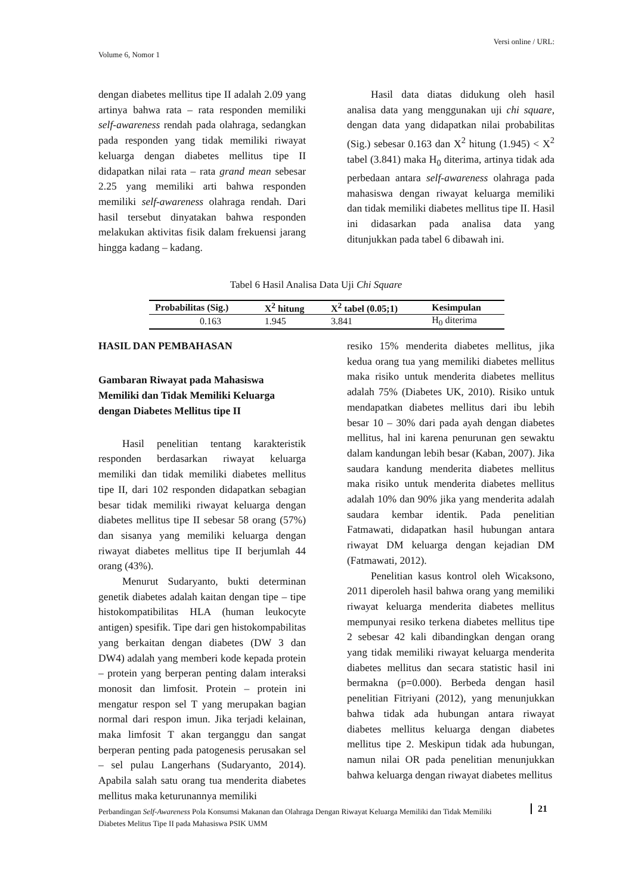Versi online / URL:
Volume 6, Nomor 1
dengan diabetes mellitus tipe II adalah 2.09 yang artinya bahwa rata – rata responden memiliki self-awareness rendah pada olahraga, sedangkan pada responden yang tidak memiliki riwayat keluarga dengan diabetes mellitus tipe II didapatkan nilai rata – rata grand mean sebesar 2.25 yang memiliki arti bahwa responden memiliki self-awareness olahraga rendah. Dari hasil tersebut dinyatakan bahwa responden melakukan aktivitas fisik dalam frekuensi jarang hingga kadang – kadang.
Hasil data diatas didukung oleh hasil analisa data yang menggunakan uji chi square, dengan data yang didapatkan nilai probabilitas (Sig.) sebesar 0.163 dan X<sup>2</sup> hitung (1.945) < X<sup>2</sup> tabel (3.841) maka H<sub>0</sub> diterima, artinya tidak ada perbedaan antara self-awareness olahraga pada mahasiswa dengan riwayat keluarga memiliki dan tidak memiliki diabetes mellitus tipe II. Hasil ini didasarkan pada analisa data yang ditunjukkan pada tabel 6 dibawah ini.
Tabel 6 Hasil Analisa Data Uji Chi Square
| Probabilitas (Sig.) | X<sup>2</sup> hitung | X<sup>2</sup> tabel (0.05;1) | Kesimpulan |
| --- | --- | --- | --- |
| 0.163 | 1.945 | 3.841 | H<sub>0</sub> diterima |
HASIL DAN PEMBAHASAN
Gambaran Riwayat pada Mahasiswa Memiliki dan Tidak Memiliki Keluarga dengan Diabetes Mellitus tipe II
Hasil penelitian tentang karakteristik responden berdasarkan riwayat keluarga memiliki dan tidak memiliki diabetes mellitus tipe II, dari 102 responden didapatkan sebagian besar tidak memiliki riwayat keluarga dengan diabetes mellitus tipe II sebesar 58 orang (57%) dan sisanya yang memiliki keluarga dengan riwayat diabetes mellitus tipe II berjumlah 44 orang (43%).
Menurut Sudaryanto, bukti determinan genetik diabetes adalah kaitan dengan tipe – tipe histokompatibilitas HLA (human leukocyte antigen) spesifik. Tipe dari gen histokompabilitas yang berkaitan dengan diabetes (DW 3 dan DW4) adalah yang memberi kode kepada protein – protein yang berperan penting dalam interaksi monosit dan limfosit. Protein – protein ini mengatur respon sel T yang merupakan bagian normal dari respon imun. Jika terjadi kelainan, maka limfosit T akan terganggu dan sangat berperan penting pada patogenesis perusakan sel – sel pulau Langerhans (Sudaryanto, 2014). Apabila salah satu orang tua menderita diabetes mellitus maka keturunannya memiliki
resiko 15% menderita diabetes mellitus, jika kedua orang tua yang memiliki diabetes mellitus maka risiko untuk menderita diabetes mellitus adalah 75% (Diabetes UK, 2010). Risiko untuk mendapatkan diabetes mellitus dari ibu lebih besar 10 – 30% dari pada ayah dengan diabetes mellitus, hal ini karena penurunan gen sewaktu dalam kandungan lebih besar (Kaban, 2007). Jika saudara kandung menderita diabetes mellitus maka risiko untuk menderita diabetes mellitus adalah 10% dan 90% jika yang menderita adalah saudara kembar identik. Pada penelitian Fatmawati, didapatkan hasil hubungan antara riwayat DM keluarga dengan kejadian DM (Fatmawati, 2012).
Penelitian kasus kontrol oleh Wicaksono, 2011 diperoleh hasil bahwa orang yang memiliki riwayat keluarga menderita diabetes mellitus mempunyai resiko terkena diabetes mellitus tipe 2 sebesar 42 kali dibandingkan dengan orang yang tidak memiliki riwayat keluarga menderita diabetes mellitus dan secara statistic hasil ini bermakna (p=0.000). Berbeda dengan hasil penelitian Fitriyani (2012), yang menunjukkan bahwa tidak ada hubungan antara riwayat diabetes mellitus keluarga dengan diabetes mellitus tipe 2. Meskipun tidak ada hubungan, namun nilai OR pada penelitian menunjukkan bahwa keluarga dengan riwayat diabetes mellitus
Perbandingan Self-Awareness Pola Konsumsi Makanan dan Olahraga Dengan Riwayat Keluarga Memiliki dan Tidak Memiliki Diabetes Melitus Tipe II pada Mahasiswa PSIK UMM
21